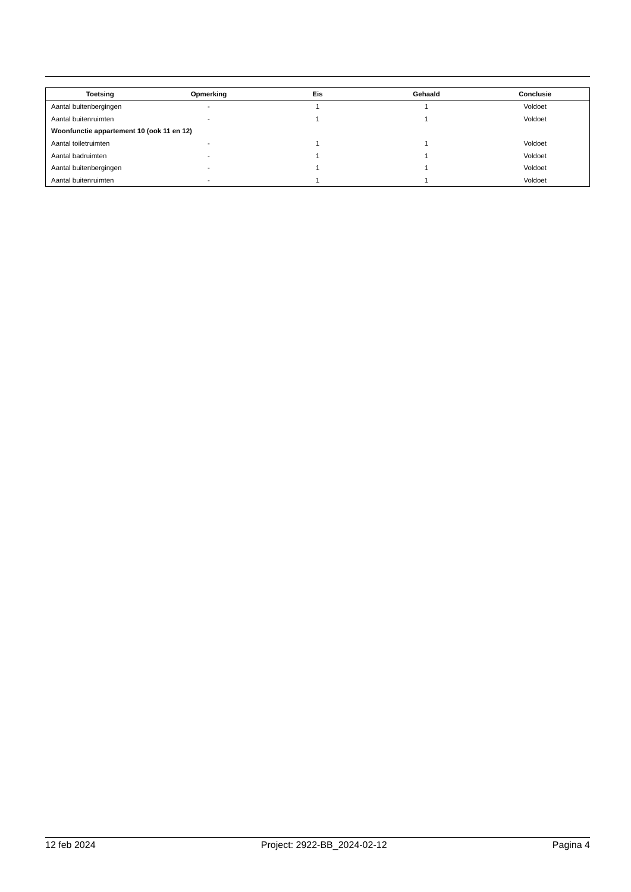| Toetsing | Opmerking | Eis | Gehaald | Conclusie |
| --- | --- | --- | --- | --- |
| Aantal buitenbergingen | - | 1 | 1 | Voldoet |
| Aantal buitenruimten | - | 1 | 1 | Voldoet |
| Woonfunctie appartement 10 (ook 11 en 12) | | | | |
| Aantal toiletruimten | - | 1 | 1 | Voldoet |
| Aantal badruimten | - | 1 | 1 | Voldoet |
| Aantal buitenbergingen | - | 1 | 1 | Voldoet |
| Aantal buitenruimten | - | 1 | 1 | Voldoet |
12 feb 2024 Project: 2922-BB_2024-02-12 Pagina 4